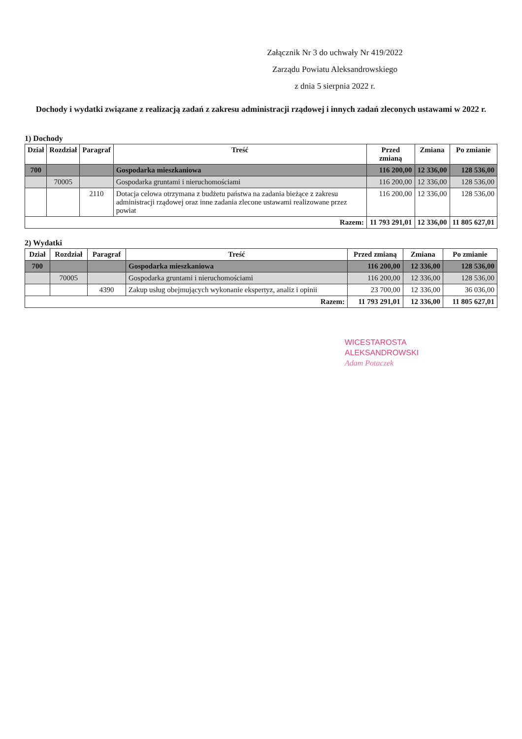Załącznik Nr 3 do uchwały Nr 419/2022
Zarządu Powiatu Aleksandrowskiego
z dnia 5 sierpnia 2022 r.
Dochody i wydatki związane z realizacją zadań z zakresu administracji rządowej i innych zadań zleconych ustawami w 2022 r.
1) Dochody
| Dział | Rozdział | Paragraf | Treść | Przed zmianą | Zmiana | Po zmianie |
| --- | --- | --- | --- | --- | --- | --- |
| 700 | | | Gospodarka mieszkaniowa | 116 200,00 | 12 336,00 | 128 536,00 |
| | 70005 | | Gospodarka gruntami i nieruchomościami | 116 200,00 | 12 336,00 | 128 536,00 |
| | | 2110 | Dotacja celowa otrzymana z budżetu państwa na zadania bieżące z zakresu administracji rządowej oraz inne zadania zlecone ustawami realizowane przez powiat | 116 200,00 | 12 336,00 | 128 536,00 |
| Razem: | | | | 11 793 291,01 | 12 336,00 | 11 805 627,01 |
2) Wydatki
| Dział | Rozdział | Paragraf | Treść | Przed zmianą | Zmiana | Po zmianie |
| --- | --- | --- | --- | --- | --- | --- |
| 700 | | | Gospodarka mieszkaniowa | 116 200,00 | 12 336,00 | 128 536,00 |
| | 70005 | | Gospodarka gruntami i nieruchomościami | 116 200,00 | 12 336,00 | 128 536,00 |
| | | 4390 | Zakup usług obejmujących wykonanie ekspertyz, analiz i opinii | 23 700,00 | 12 336,00 | 36 036,00 |
| Razem: | | | | 11 793 291,01 | 12 336,00 | 11 805 627,01 |
WICESTAROSTA
ALEKSANDROWSKI
Adam Potaczek